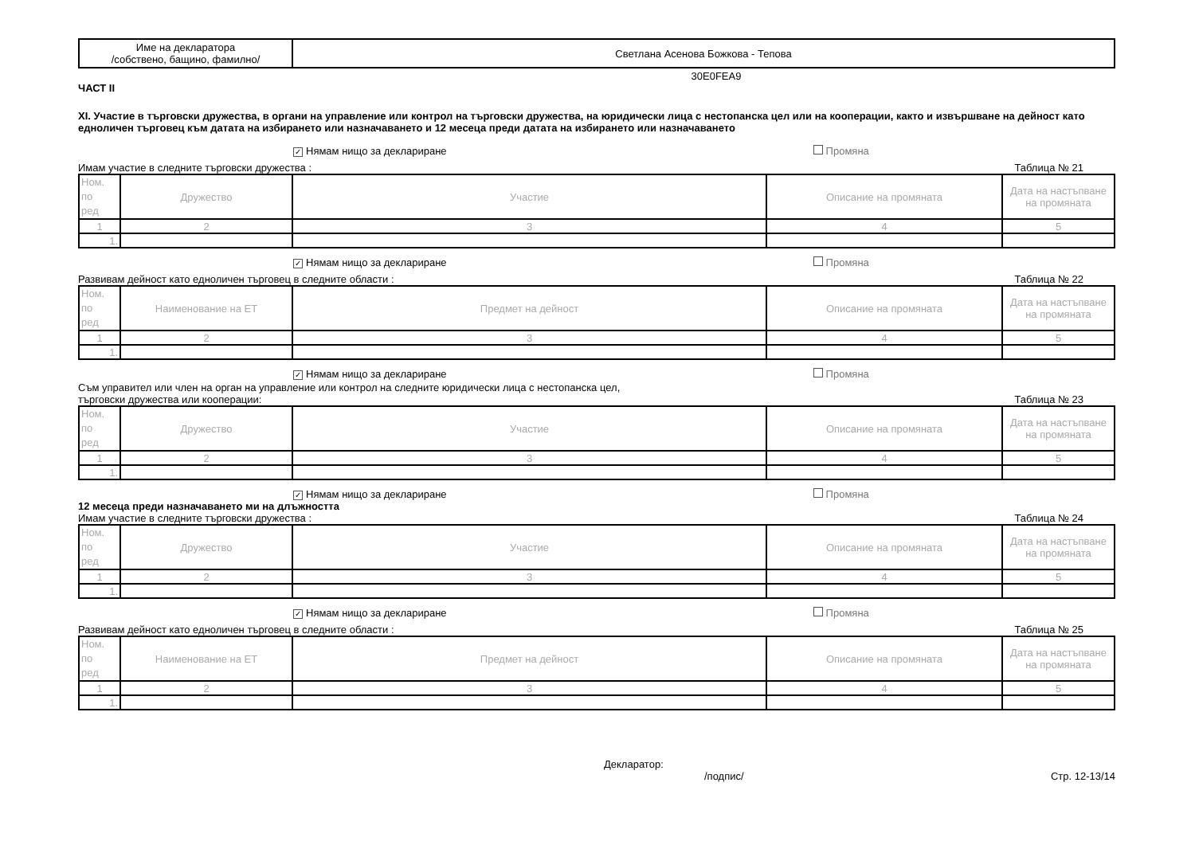| Име на декларатора /собствено, бащино, фамилно/ | Светлана Асенова Божкова - Тепова |
30E0FEA9
ЧАСТ II
XI. Участие в търговски дружества, в органи на управление или контрол на търговски дружества, на юридически лица с нестопанска цел или на кооперации, както и извършване на дейност като едноличен търговец към датата на избирането или назначаването и 12 месеца преди датата на избирането или назначаването
✓ Нямам нищо за деклариране Промяна
Имам участие в следните търговски дружества : Таблица № 21
| Ном. по ред | Дружество | Участие | Описание на промяната | Дата на настъпване на промяната |
| --- | --- | --- | --- | --- |
| 1 | 2 | 3 | 4 | 5 |
| 1. | | | | |
✓ Нямам нищо за деклариране Промяна
Развивам дейност като едноличен търговец в следните области : Таблица № 22
| Ном. по ред | Наименование на ЕТ | Предмет на дейност | Описание на промяната | Дата на настъпване на промяната |
| --- | --- | --- | --- | --- |
| 1 | 2 | 3 | 4 | 5 |
| 1. | | | | |
✓ Нямам нищо за деклариране Промяна
Съм управител или член на орган на управление или контрол на следните юридически лица с нестопанска цел,
търговски дружества или кооперации: Таблица № 23
| Ном. по ред | Дружество | Участие | Описание на промяната | Дата на настъпване на промяната |
| --- | --- | --- | --- | --- |
| 1 | 2 | 3 | 4 | 5 |
| 1. | | | | |
✓ Нямам нищо за деклариране Промяна
12 месеца преди назначаването ми на длъжността
Имам участие в следните търговски дружества : Таблица № 24
| Ном. по ред | Дружество | Участие | Описание на промяната | Дата на настъпване на промяната |
| --- | --- | --- | --- | --- |
| 1 | 2 | 3 | 4 | 5 |
| 1. | | | | |
✓ Нямам нищо за деклариране Промяна
Развивам дейност като едноличен търговец в следните области : Таблица № 25
| Ном. по ред | Наименование на ЕТ | Предмет на дейност | Описание на промяната | Дата на настъпване на промяната |
| --- | --- | --- | --- | --- |
| 1 | 2 | 3 | 4 | 5 |
| 1. | | | | |
Декларатор:
/подпис/ Стр. 12-13/14